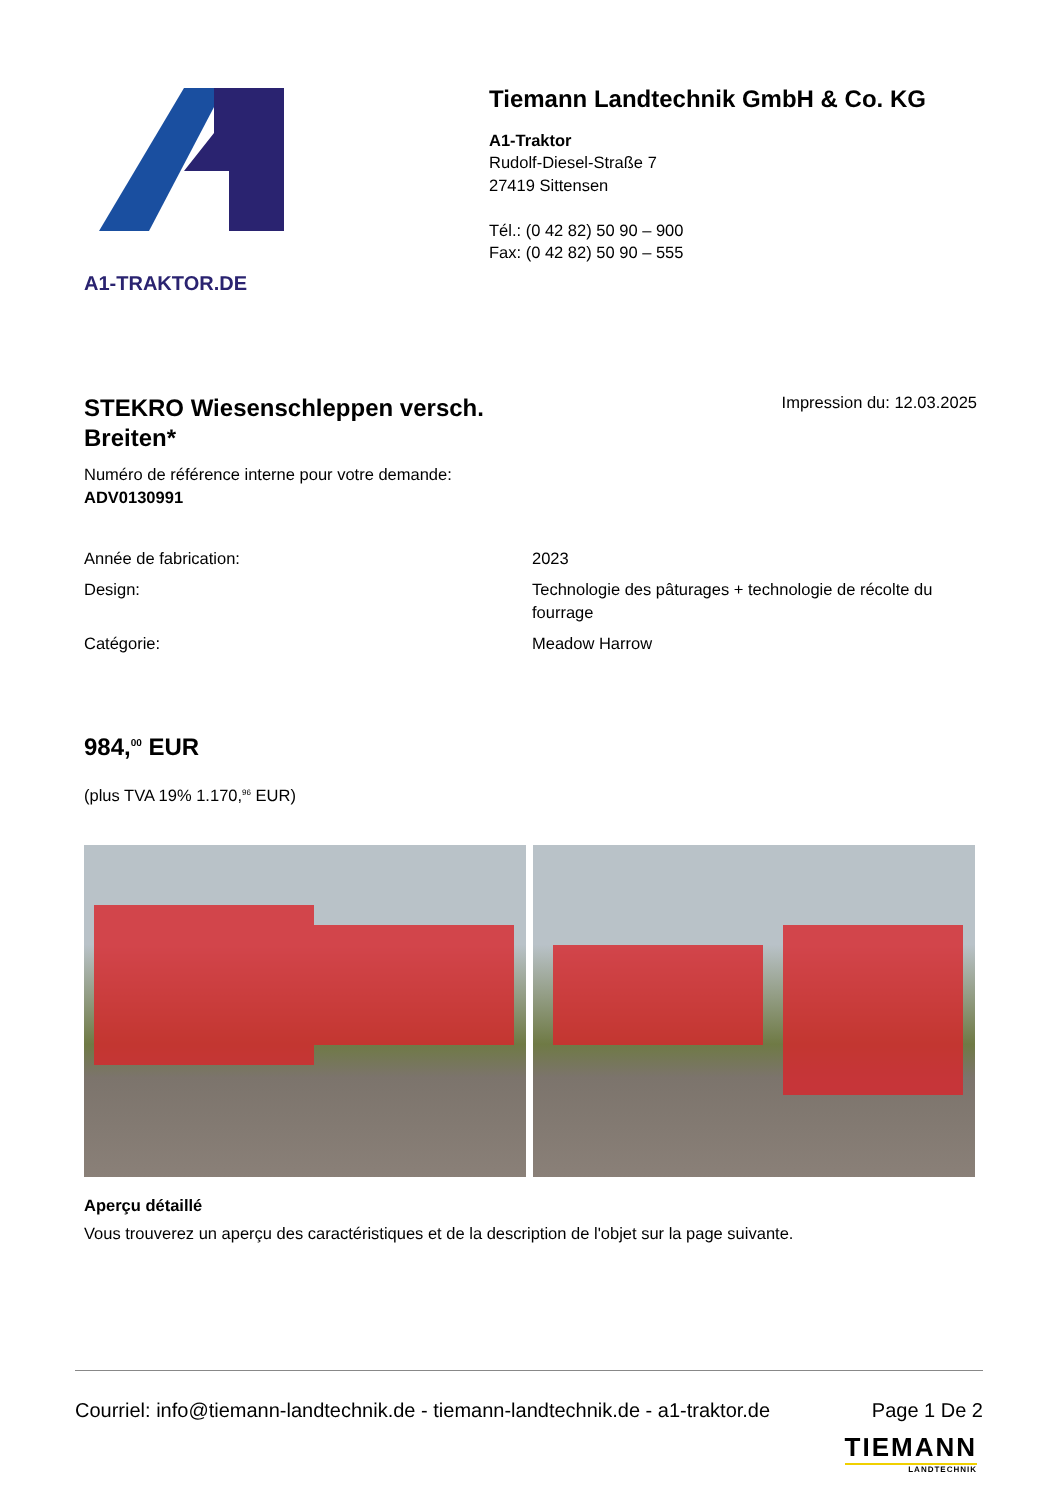A1-TRAKTOR.DE
Tiemann Landtechnik GmbH & Co. KG
A1-Traktor
Rudolf-Diesel-Straße 7
27419 Sittensen
Tél.: (0 42 82) 50 90 – 900
Fax: (0 42 82) 50 90 – 555
STEKRO Wiesenschleppen versch. Breiten*
Impression du: 12.03.2025
Numéro de référence interne pour votre demande:
ADV0130991
| Année de fabrication: | 2023 |
| Design: | Technologie des pâturages + technologie de récolte du fourrage |
| Catégorie: | Meadow Harrow |
984,<sup>00</sup> EUR
(plus TVA 19% 1.170,<sup>96</sup> EUR)
Aperçu détaillé
Vous trouverez un aperçu des caractéristiques et de la description de l'objet sur la page suivante.
Courriel: info@tiemann-landtechnik.de - tiemann-landtechnik.de - a1-traktor.de Page 1 De 2
TIEMANN
LANDTECHNIK